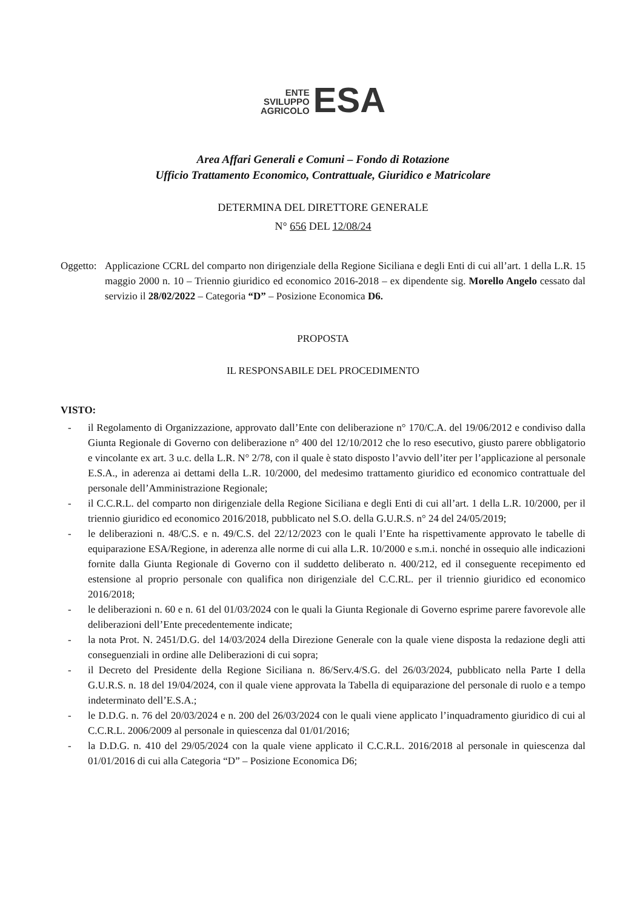ENTE
SVILUPPO
AGRICOLO
ESA
Area Affari Generali e Comuni – Fondo di Rotazione
Ufficio Trattamento Economico, Contrattuale, Giuridico e Matricolare
DETERMINA DEL DIRETTORE GENERALE
N° 656 DEL 12/08/24
Oggetto:
Applicazione CCRL del comparto non dirigenziale della Regione Siciliana e degli Enti di cui all’art. 1 della L.R. 15 maggio 2000 n. 10 – Triennio giuridico ed economico 2016-2018 – ex dipendente sig. Morello Angelo cessato dal servizio il 28/02/2022 – Categoria “D” – Posizione Economica D6.
PROPOSTA
IL RESPONSABILE DEL PROCEDIMENTO
VISTO:
- il Regolamento di Organizzazione, approvato dall’Ente con deliberazione n° 170/C.A. del 19/06/2012 e condiviso dalla Giunta Regionale di Governo con deliberazione n° 400 del 12/10/2012 che lo reso esecutivo, giusto parere obbligatorio e vincolante ex art. 3 u.c. della L.R. N° 2/78, con il quale è stato disposto l’avvio dell’iter per l’applicazione al personale E.S.A., in aderenza ai dettami della L.R. 10/2000, del medesimo trattamento giuridico ed economico contrattuale del personale dell’Amministrazione Regionale;
- il C.C.R.L. del comparto non dirigenziale della Regione Siciliana e degli Enti di cui all’art. 1 della L.R. 10/2000, per il triennio giuridico ed economico 2016/2018, pubblicato nel S.O. della G.U.R.S. n° 24 del 24/05/2019;
- le deliberazioni n. 48/C.S. e n. 49/C.S. del 22/12/2023 con le quali l’Ente ha rispettivamente approvato le tabelle di equiparazione ESA/Regione, in aderenza alle norme di cui alla L.R. 10/2000 e s.m.i. nonché in ossequio alle indicazioni fornite dalla Giunta Regionale di Governo con il suddetto deliberato n. 400/212, ed il conseguente recepimento ed estensione al proprio personale con qualifica non dirigenziale del C.C.RL. per il triennio giuridico ed economico 2016/2018;
- le deliberazioni n. 60 e n. 61 del 01/03/2024 con le quali la Giunta Regionale di Governo esprime parere favorevole alle deliberazioni dell’Ente precedentemente indicate;
- la nota Prot. N. 2451/D.G. del 14/03/2024 della Direzione Generale con la quale viene disposta la redazione degli atti conseguenziali in ordine alle Deliberazioni di cui sopra;
- il Decreto del Presidente della Regione Siciliana n. 86/Serv.4/S.G. del 26/03/2024, pubblicato nella Parte I della G.U.R.S. n. 18 del 19/04/2024, con il quale viene approvata la Tabella di equiparazione del personale di ruolo e a tempo indeterminato dell’E.S.A.;
- le D.D.G. n. 76 del 20/03/2024 e n. 200 del 26/03/2024 con le quali viene applicato l’inquadramento giuridico di cui al C.C.R.L. 2006/2009 al personale in quiescenza dal 01/01/2016;
- la D.D.G. n. 410 del 29/05/2024 con la quale viene applicato il C.C.R.L. 2016/2018 al personale in quiescenza dal 01/01/2016 di cui alla Categoria “D” – Posizione Economica D6;